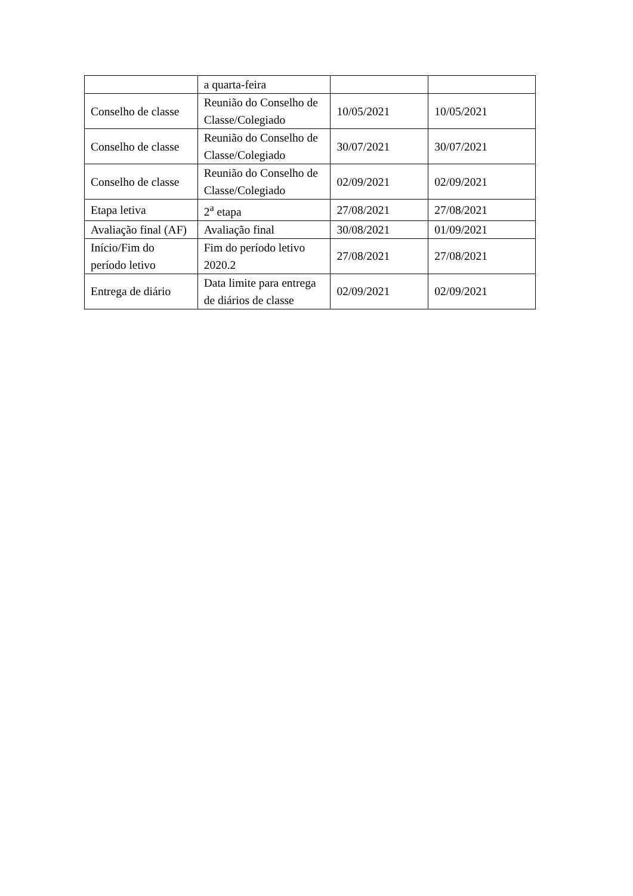| | a quarta-feira | | |
| Conselho de classe | Reunião do Conselho de Classe/Colegiado | 10/05/2021 | 10/05/2021 |
| Conselho de classe | Reunião do Conselho de Classe/Colegiado | 30/07/2021 | 30/07/2021 |
| Conselho de classe | Reunião do Conselho de Classe/Colegiado | 02/09/2021 | 02/09/2021 |
| Etapa letiva | 2<sup>a</sup> etapa | 27/08/2021 | 27/08/2021 |
| Avaliação final (AF) | Avaliação final | 30/08/2021 | 01/09/2021 |
| Início/Fim do período letivo | Fim do período letivo 2020.2 | 27/08/2021 | 27/08/2021 |
| Entrega de diário | Data limite para entrega de diários de classe | 02/09/2021 | 02/09/2021 |